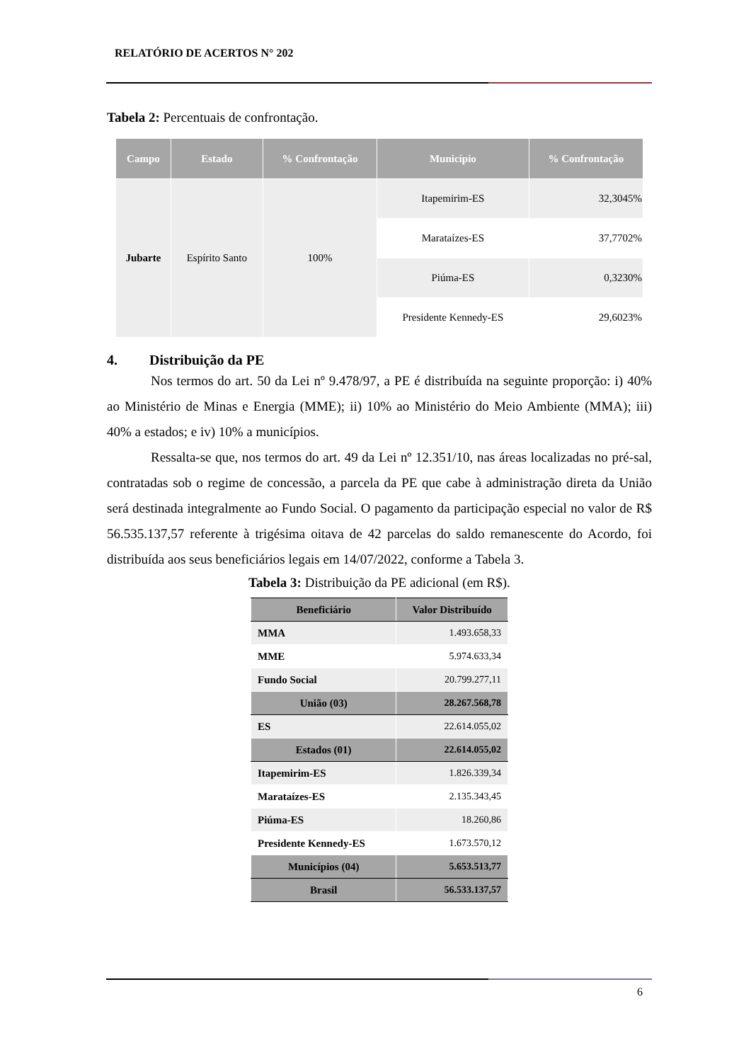RELATÓRIO DE ACERTOS N° 202
Tabela 2: Percentuais de confrontação.
| Campo | Estado | % Confrontação | Município | % Confrontação |
| --- | --- | --- | --- | --- |
| Jubarte | Espírito Santo | 100% | Itapemirim-ES | 32,3045% |
| | | | Marataízes-ES | 37,7702% |
| | | | Piúma-ES | 0,3230% |
| | | | Presidente Kennedy-ES | 29,6023% |
4. Distribuição da PE
Nos termos do art. 50 da Lei nº 9.478/97, a PE é distribuída na seguinte proporção: i) 40% ao Ministério de Minas e Energia (MME); ii) 10% ao Ministério do Meio Ambiente (MMA); iii) 40% a estados; e iv) 10% a municípios.
Ressalta-se que, nos termos do art. 49 da Lei nº 12.351/10, nas áreas localizadas no pré-sal, contratadas sob o regime de concessão, a parcela da PE que cabe à administração direta da União será destinada integralmente ao Fundo Social. O pagamento da participação especial no valor de R$ 56.535.137,57 referente à trigésima oitava de 42 parcelas do saldo remanescente do Acordo, foi distribuída aos seus beneficiários legais em 14/07/2022, conforme a Tabela 3.
Tabela 3: Distribuição da PE adicional (em R$).
| Beneficiário | Valor Distribuído |
| --- | --- |
| MMA | 1.493.658,33 |
| MME | 5.974.633,34 |
| Fundo Social | 20.799.277,11 |
| União (03) | 28.267.568,78 |
| ES | 22.614.055,02 |
| Estados (01) | 22.614.055,02 |
| Itapemirim-ES | 1.826.339,34 |
| Marataízes-ES | 2.135.343,45 |
| Piúma-ES | 18.260,86 |
| Presidente Kennedy-ES | 1.673.570,12 |
| Municípios (04) | 5.653.513,77 |
| Brasil | 56.533.137,57 |
6